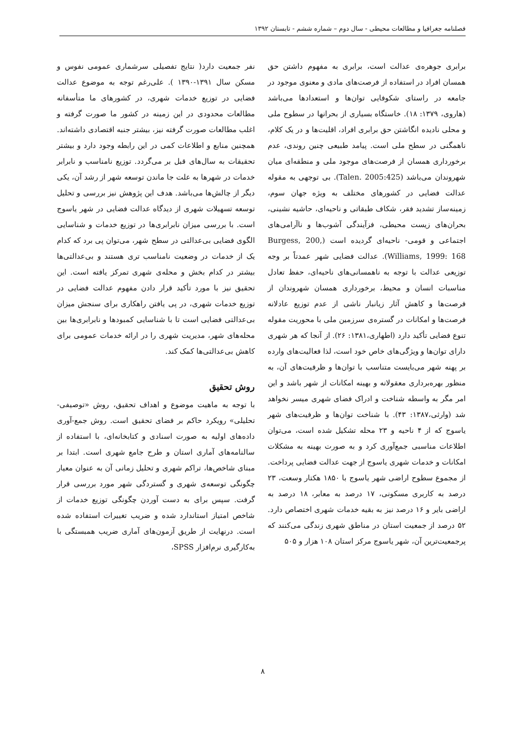فصلنامه جغرافیا و مطالعات محیطی - سال دوم – شماره ششم - تابستان ۱۳۹۲
برابری جوهره‌ی عدالت است، برابری به مفهوم داشتن حق همسان افراد در استفاده از فرصت‌های مادی و معنوی موجود در جامعه در راستای شکوفایی توان‌ها و استعدادها می‌باشد (هاروی، ۱۳۷۹: ۱۸). خاستگاه بسیاری از بحرانها در سطوح ملی و محلی نادیده انگاشتن حق برابری افراد، اقلیت‌ها و در یک کلام، ناهمگنی در سطح ملی است. پیامد طبیعی چنین روندی، عدم برخورداری همسان از فرصت‌های موجود ملی و منطقه‌ای میان شهروندان می‌باشد (Talen. 2005:425). بی توجهی به مقوله عدالت فضایی در کشورهای مختلف به ویژه جهان سوم، زمینه‌ساز تشدید فقر، شکاف طبقاتی و ناحیه‌ای، حاشیه نشینی، بحران‌های زیست محیطی، فزآیندگی آشوب‌ها و ناآرامی‌های اجتماعی و قومی- ناحیه‌ای گردیده است (Burgess, 200, Williams, 1999: 168). عدالت فضایی شهر عمدتاً بر وجه توزیعی عدالت با توجه به ناهمسانی‌های ناحیه‌ای، حفظ تعادل مناسبات انسان و محیط، برخورداری همسان شهروندان از فرصت‌ها و کاهش آثار زیانبار ناشی از عدم توزیع عادلانه فرصت‌ها و امکانات در گستره‌ی سرزمین ملی با محوریت مقوله تنوع فضایی تأکید دارد (اطهاری،۱۳۸۱: ۲۶). از آنجا که هر شهری دارای توان‌ها و ویژگی‌های خاص خود است، لذا فعالیت‌های وارده بر پهنه شهر می‌بایست متناسب با توان‌ها و ظرفیت‌های آن، به منظور بهره‌برداری معقولانه و بهینه امکانات از شهر باشد و این امر مگر به واسطه شناخت و ادراک فضای شهری میسر نخواهد شد (وارثی،۱۳۸۷: ۴۳). با شناخت توان‌ها و ظرفیت‌های شهر یاسوج که از ۴ ناحیه و ۲۳ محله تشکیل شده است، می‌توان اطلاعات مناسبی جمع‌آوری کرد و به صورت بهینه به مشکلات امکانات و خدمات شهری یاسوج از جهت عدالت فضایی پرداخت. از مجموع سطوح اراضی شهر یاسوج با ۱۸۵۰ هکتار وسعت، ۲۳ درصد به کاربری مسکونی، ۱۷ درصد به معابر، ۱۸ درصد به اراضی بایر و ۱۶ درصد نیز به بقیه خدمات شهری اختصاص دارد. ۵۲ درصد از جمعیت استان در مناطق شهری زندگی می‌کنند که پرجمعیت‌ترین آن، شهر یاسوج مرکز استان ۱۰۸ هزار و ۵۰۵
نفر جمعیت دارد( نتایج تفصیلی سرشماری عمومی نفوس و مسکن سال ۱۳۹۱-۱۳۹۰ ). علی‌رغم توجه به موضوع عدالت فضایی در توزیع خدمات شهری، در کشورهای ما متأسفانه مطالعات محدودی در این زمینه در کشور ما صورت گرفته و اغلب مطالعات صورت گرفته نیز، بیشتر جنبه اقتصادی داشته‌اند. همچنین منابع و اطلاعات کمی در این رابطه وجود دارد و بیشتر تحقیقات به سال‌های قبل بر می‌گردد. توزیع نامناسب و نابرابر خدمات در شهرها به علت جا ماندن توسعه شهر از رشد آن، یکی دیگر از چالش‌ها می‌باشد. هدف این پژوهش نیز بررسی و تحلیل توسعه تسهیلات شهری از دیدگاه عدالت فضایی در شهر یاسوج است. با بررسی میزان نابرابری‌ها در توزیع خدمات و شناسایی الگوی فضایی بی‌عدالتی در سطح شهر، می‌توان پی برد که کدام یک از خدمات در وضعیت نامناسب تری هستند و بی‌عدالتی‌ها بیشتر در کدام بخش و محله‌ی شهری تمرکز یافته است. این تحقیق نیز با مورد تأکید قرار دادن مفهوم عدالت فضایی در توزیع خدمات شهری، در پی یافتن راهکاری برای سنجش میزان بی‌عدالتی فضایی است تا با شناسایی کمبودها و نابرابری‌ها بین محله‌های شهر، مدیریت شهری را در ارائه خدمات عمومی برای کاهش بی‌عدالتی‌ها کمک کند.
روش تحقیق
با توجه به ماهیت موضوع و اهداف تحقیق، روش «توصیفی- تحلیلی» رویکرد حاکم بر فضای تحقیق است. روش جمع-آوری داده‌های اولیه به صورت اسنادی و کتابخانه‌ای، با استفاده از سالنامه‌های آماری استان و طرح جامع شهری است. ابتدا بر مبنای شاخص‌ها، تراکم شهری و تحلیل زمانی آن به عنوان معیار چگونگی توسعه‌ی شهری و گستردگی شهر مورد بررسی قرار گرفت. سپس برای به دست آوردن چگونگی توزیع خدمات از شاخص امتیاز استاندارد شده و ضریب تغییرات استفاده شده است. درنهایت از طریق آزمون‌های آماری ضریب همبستگی با به‌کارگیری نرم‌افزار SPSS،
۸